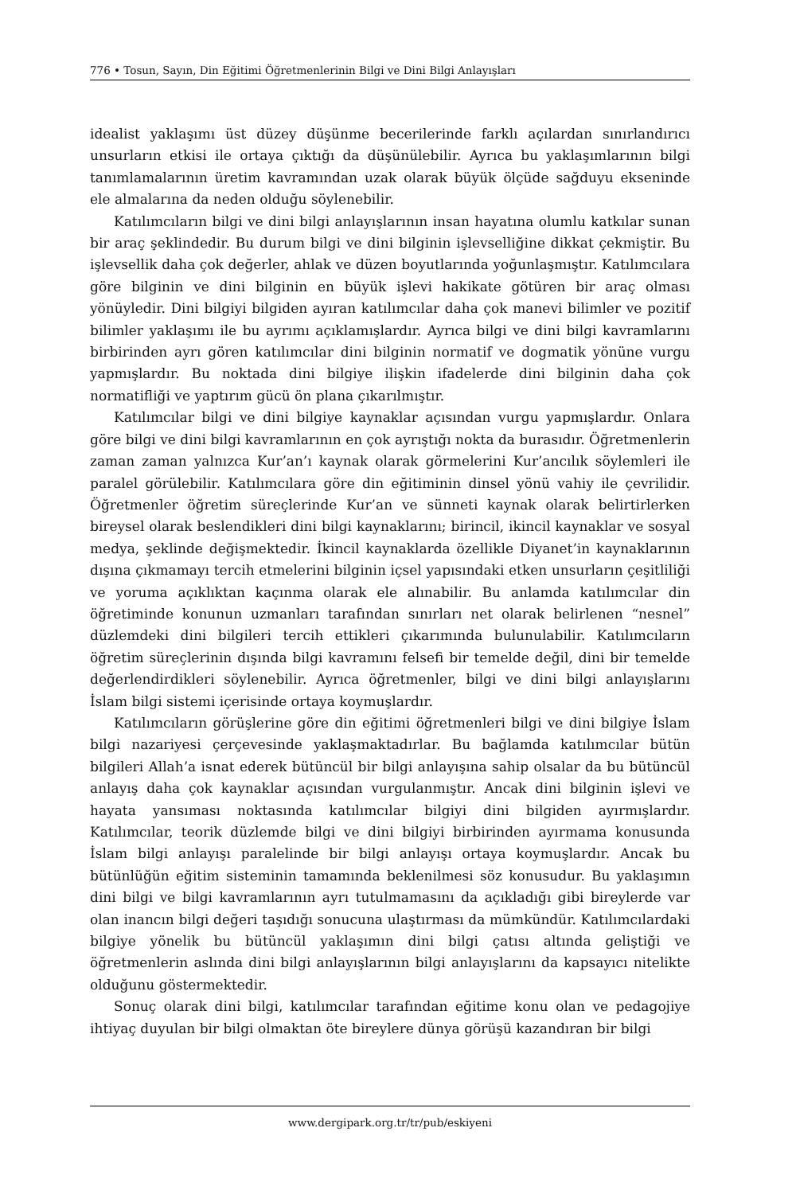776 • Tosun, Sayın, Din Eğitimi Öğretmenlerinin Bilgi ve Dini Bilgi Anlayışları
idealist yaklaşımı üst düzey düşünme becerilerinde farklı açılardan sınırlandırıcı unsurların etkisi ile ortaya çıktığı da düşünülebilir. Ayrıca bu yaklaşımlarının bilgi tanımlamalarının üretim kavramından uzak olarak büyük ölçüde sağduyu ekseninde ele almalarına da neden olduğu söylenebilir.
Katılımcıların bilgi ve dini bilgi anlayışlarının insan hayatına olumlu katkılar sunan bir araç şeklindedir. Bu durum bilgi ve dini bilginin işlevselliğine dikkat çekmiştir. Bu işlevsellik daha çok değerler, ahlak ve düzen boyutlarında yoğunlaşmıştır. Katılımcılara göre bilginin ve dini bilginin en büyük işlevi hakikate götüren bir araç olması yönüyledir. Dini bilgiyi bilgiden ayıran katılımcılar daha çok manevi bilimler ve pozitif bilimler yaklaşımı ile bu ayrımı açıklamışlardır. Ayrıca bilgi ve dini bilgi kavramlarını birbirinden ayrı gören katılımcılar dini bilginin normatif ve dogmatik yönüne vurgu yapmışlardır. Bu noktada dini bilgiye ilişkin ifadelerde dini bilginin daha çok normatifliği ve yaptırım gücü ön plana çıkarılmıştır.
Katılımcılar bilgi ve dini bilgiye kaynaklar açısından vurgu yapmışlardır. Onlara göre bilgi ve dini bilgi kavramlarının en çok ayrıştığı nokta da burasıdır. Öğretmenlerin zaman zaman yalnızca Kur’an’ı kaynak olarak görmelerini Kur’ancılık söylemleri ile paralel görülebilir. Katılımcılara göre din eğitiminin dinsel yönü vahiy ile çevrilidir. Öğretmenler öğretim süreçlerinde Kur’an ve sünneti kaynak olarak belirtirlerken bireysel olarak beslendikleri dini bilgi kaynaklarını; birincil, ikincil kaynaklar ve sosyal medya, şeklinde değişmektedir. İkincil kaynaklarda özellikle Diyanet’in kaynaklarının dışına çıkmamayı tercih etmelerini bilginin içsel yapısındaki etken unsurların çeşitliliği ve yoruma açıklıktan kaçınma olarak ele alınabilir. Bu anlamda katılımcılar din öğretiminde konunun uzmanları tarafından sınırları net olarak belirlenen “nesnel” düzlemdeki dini bilgileri tercih ettikleri çıkarımında bulunulabilir. Katılımcıların öğretim süreçlerinin dışında bilgi kavramını felsefi bir temelde değil, dini bir temelde değerlendirdikleri söylenebilir. Ayrıca öğretmenler, bilgi ve dini bilgi anlayışlarını İslam bilgi sistemi içerisinde ortaya koymuşlardır.
Katılımcıların görüşlerine göre din eğitimi öğretmenleri bilgi ve dini bilgiye İslam bilgi nazariyesi çerçevesinde yaklaşmaktadırlar. Bu bağlamda katılımcılar bütün bilgileri Allah’a isnat ederek bütüncül bir bilgi anlayışına sahip olsalar da bu bütüncül anlayış daha çok kaynaklar açısından vurgulanmıştır. Ancak dini bilginin işlevi ve hayata yansıması noktasında katılımcılar bilgiyi dini bilgiden ayırmışlardır. Katılımcılar, teorik düzlemde bilgi ve dini bilgiyi birbirinden ayırmama konusunda İslam bilgi anlayışı paralelinde bir bilgi anlayışı ortaya koymuşlardır. Ancak bu bütünlüğün eğitim sisteminin tamamında beklenilmesi söz konusudur. Bu yaklaşımın dini bilgi ve bilgi kavramlarının ayrı tutulmamasını da açıkladığı gibi bireylerde var olan inancın bilgi değeri taşıdığı sonucuna ulaştırması da mümkündür. Katılımcılardaki bilgiye yönelik bu bütüncül yaklaşımın dini bilgi çatısı altında geliştiği ve öğretmenlerin aslında dini bilgi anlayışlarının bilgi anlayışlarını da kapsayıcı nitelikte olduğunu göstermektedir.
Sonuç olarak dini bilgi, katılımcılar tarafından eğitime konu olan ve pedagojiye ihtiyaç duyulan bir bilgi olmaktan öte bireylere dünya görüşü kazandıran bir bilgi
www.dergipark.org.tr/tr/pub/eskiyeni